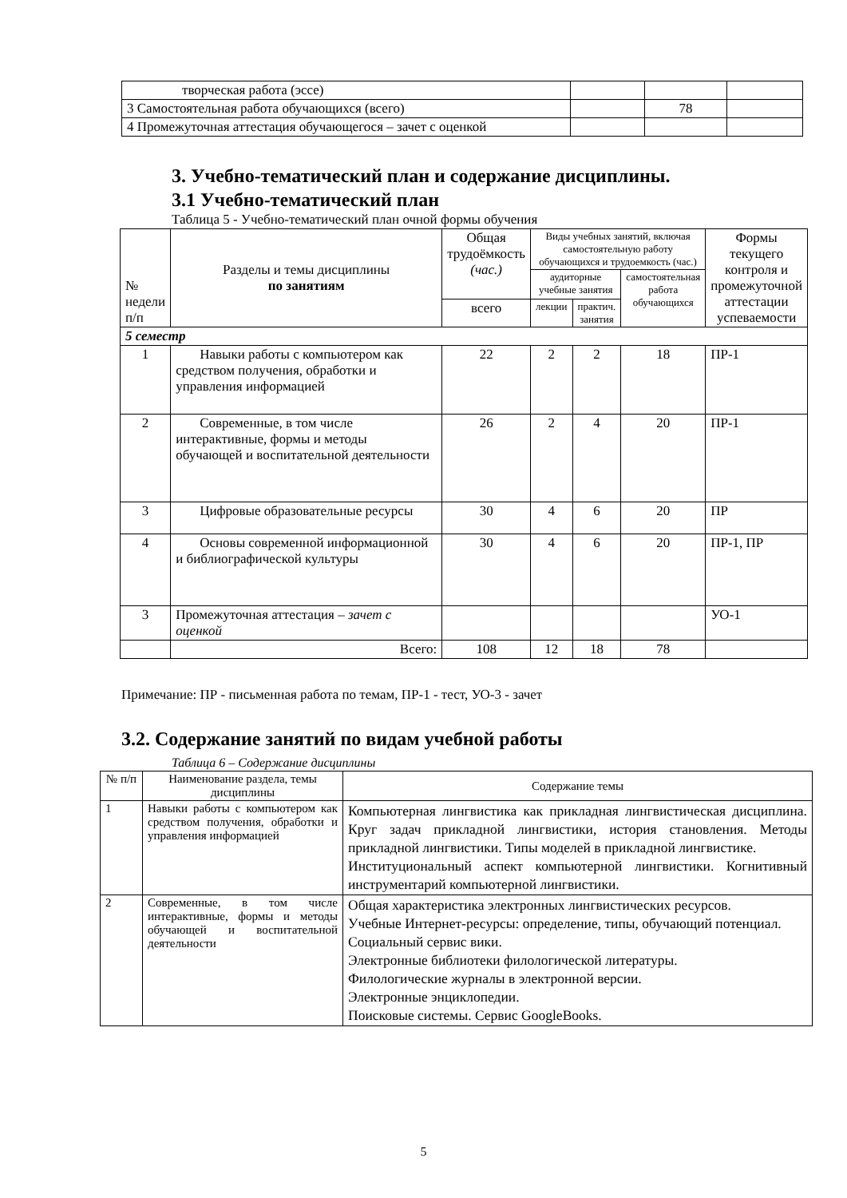| творческая работа (эссе) | | | |
| 3 Самостоятельная работа обучающихся (всего) | | 78 | |
| 4 Промежуточная аттестация обучающегося – зачет с оценкой | | | |
3. Учебно-тематический план и содержание дисциплины.
3.1 Учебно-тематический план
Таблица 5 - Учебно-тематический план очной формы обучения
| № недели п/п | Разделы и темы дисциплины по занятиям | Общая трудоёмкость (час.) | Виды учебных занятий, включая самостоятельную работу обучающихся и трудоемкость (час.) | | | Формы текущего контроля и промежуточной аттестации успеваемости |
| | | | аудиторные учебные занятия | | самостоятельная работа обучающихся | |
| | | всего | лекции | практич. занятия | | |
| 5 семестр | | | | | | |
| 1 | Навыки работы с компьютером как средством получения, обработки и управления информацией | 22 | 2 | 2 | 18 | ПР-1 |
| 2 | Современные, в том числе интерактивные, формы и методы обучающей и воспитательной деятельности | 26 | 2 | 4 | 20 | ПР-1 |
| 3 | Цифровые образовательные ресурсы | 30 | 4 | 6 | 20 | ПР |
| 4 | Основы современной информационной и библиографической культуры | 30 | 4 | 6 | 20 | ПР-1, ПР |
| 3 | Промежуточная аттестация – зачет с оценкой | | | | | УО-1 |
| | Всего: | 108 | 12 | 18 | 78 | |
Примечание: ПР - письменная работа по темам, ПР-1 - тест, УО-3 - зачет
3.2. Содержание занятий по видам учебной работы
Таблица 6 – Содержание дисциплины
| № п/п | Наименование раздела, темы дисциплины | Содержание темы |
| 1 | Навыки работы с компьютером как средством получения, обработки и управления информацией | Компьютерная лингвистика как прикладная лингвистическая дисциплина. Круг задач прикладной лингвистики, история становления. Методы прикладной лингвистики. Типы моделей в прикладной лингвистике. Институциональный аспект компьютерной лингвистики. Когнитивный инструментарий компьютерной лингвистики. |
| 2 | Современные, в том числе интерактивные, формы и методы обучающей и воспитательной деятельности | Общая характеристика электронных лингвистических ресурсов. Учебные Интернет-ресурсы: определение, типы, обучающий потенциал. Социальный сервис вики. Электронные библиотеки филологической литературы. Филологические журналы в электронной версии. Электронные энциклопедии. Поисковые системы. Сервис GoogleBooks. |
5